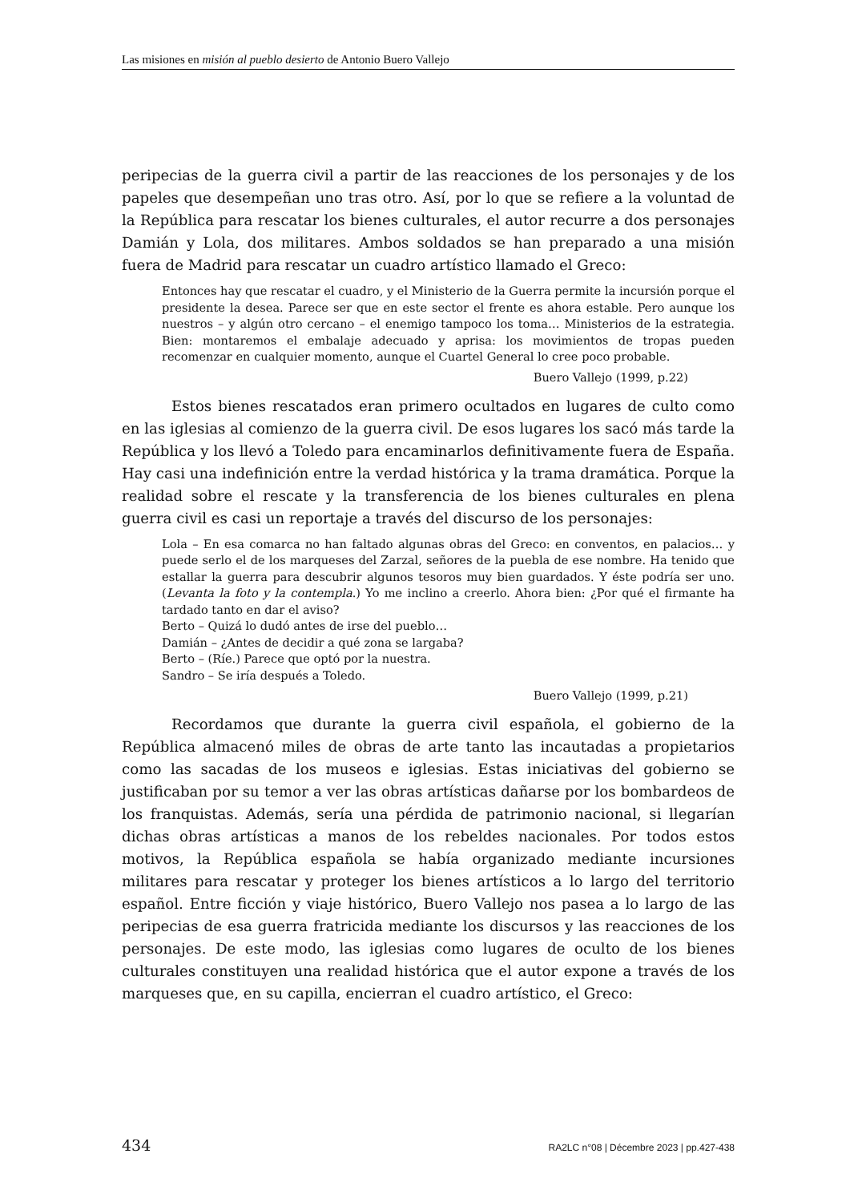Las misiones en misión al pueblo desierto de Antonio Buero Vallejo
peripecias de la guerra civil a partir de las reacciones de los personajes y de los papeles que desempeñan uno tras otro. Así, por lo que se refiere a la voluntad de la República para rescatar los bienes culturales, el autor recurre a dos personajes Damián y Lola, dos militares. Ambos soldados se han preparado a una misión fuera de Madrid para rescatar un cuadro artístico llamado el Greco:
Entonces hay que rescatar el cuadro, y el Ministerio de la Guerra permite la incursión porque el presidente la desea. Parece ser que en este sector el frente es ahora estable. Pero aunque los nuestros – y algún otro cercano – el enemigo tampoco los toma… Ministerios de la estrategia. Bien: montaremos el embalaje adecuado y aprisa: los movimientos de tropas pueden recomenzar en cualquier momento, aunque el Cuartel General lo cree poco probable.
Buero Vallejo (1999, p.22)
Estos bienes rescatados eran primero ocultados en lugares de culto como en las iglesias al comienzo de la guerra civil. De esos lugares los sacó más tarde la República y los llevó a Toledo para encaminarlos definitivamente fuera de España. Hay casi una indefinición entre la verdad histórica y la trama dramática. Porque la realidad sobre el rescate y la transferencia de los bienes culturales en plena guerra civil es casi un reportaje a través del discurso de los personajes:
Lola – En esa comarca no han faltado algunas obras del Greco: en conventos, en palacios… y puede serlo el de los marqueses del Zarzal, señores de la puebla de ese nombre. Ha tenido que estallar la guerra para descubrir algunos tesoros muy bien guardados. Y éste podría ser uno. (Levanta la foto y la contempla.) Yo me inclino a creerlo. Ahora bien: ¿Por qué el firmante ha tardado tanto en dar el aviso?
Berto – Quizá lo dudó antes de irse del pueblo…
Damián – ¿Antes de decidir a qué zona se largaba?
Berto – (Ríe.) Parece que optó por la nuestra.
Sandro – Se iría después a Toledo.
Buero Vallejo (1999, p.21)
Recordamos que durante la guerra civil española, el gobierno de la República almacenó miles de obras de arte tanto las incautadas a propietarios como las sacadas de los museos e iglesias. Estas iniciativas del gobierno se justificaban por su temor a ver las obras artísticas dañarse por los bombardeos de los franquistas. Además, sería una pérdida de patrimonio nacional, si llegarían dichas obras artísticas a manos de los rebeldes nacionales. Por todos estos motivos, la República española se había organizado mediante incursiones militares para rescatar y proteger los bienes artísticos a lo largo del territorio español. Entre ficción y viaje histórico, Buero Vallejo nos pasea a lo largo de las peripecias de esa guerra fratricida mediante los discursos y las reacciones de los personajes. De este modo, las iglesias como lugares de oculto de los bienes culturales constituyen una realidad histórica que el autor expone a través de los marqueses que, en su capilla, encierran el cuadro artístico, el Greco:
434 RA2LC n°08 | Décembre 2023 | pp.427-438